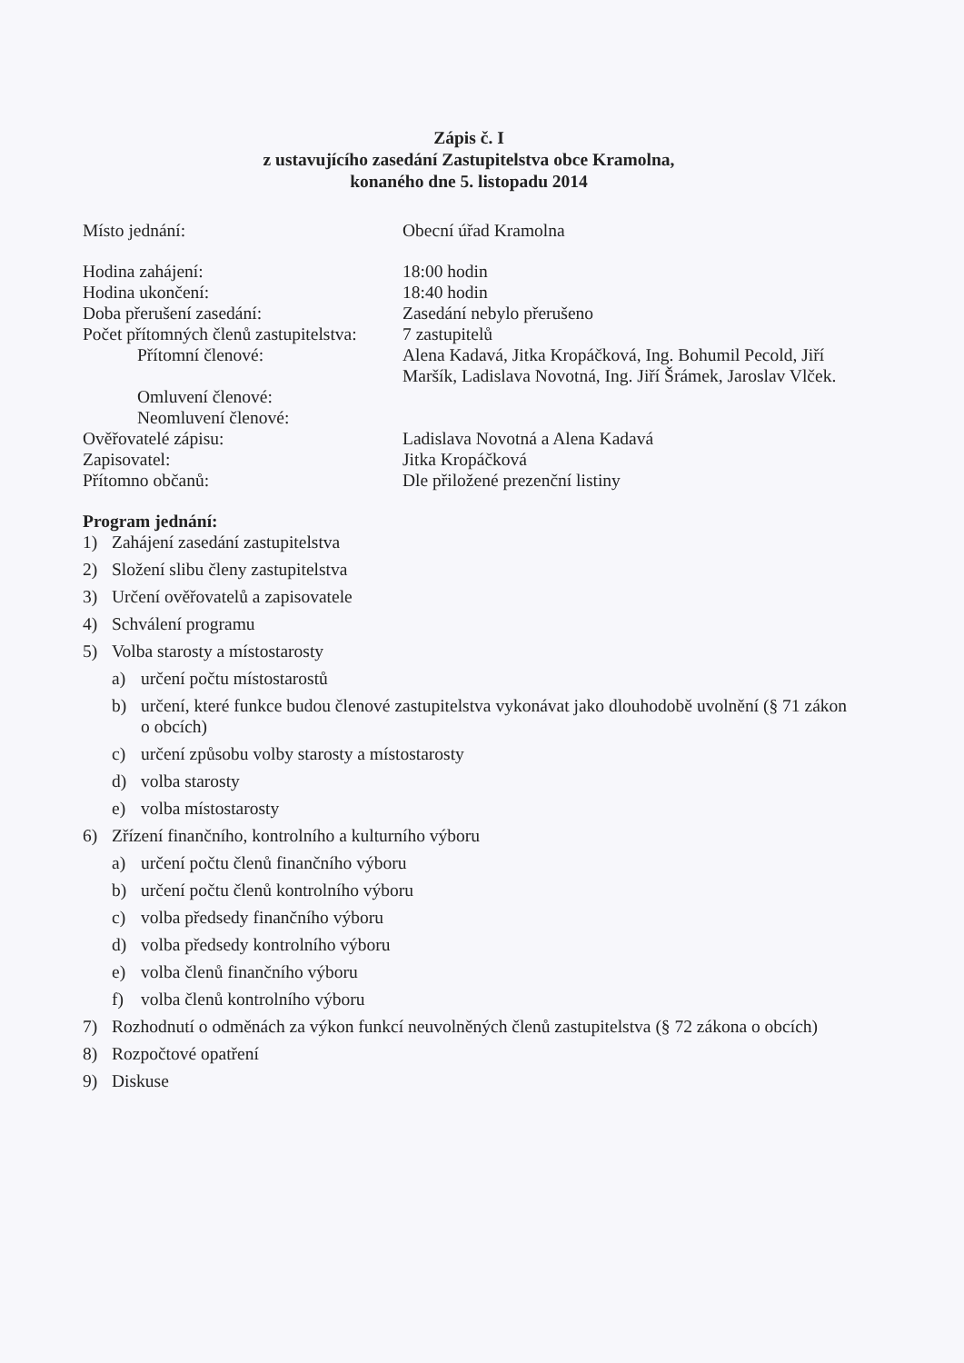Zápis č. I
z ustavujícího zasedání Zastupitelstva obce Kramolna,
konaného dne 5. listopadu 2014
Místo jednání: Obecní úřad Kramolna
Hodina zahájení: 18:00 hodin
Hodina ukončení: 18:40 hodin
Doba přerušení zasedání: Zasedání nebylo přerušeno
Počet přítomných členů zastupitelstva:
7 zastupitelů
Přítomní členové: Alena Kadavá, Jitka Kropáčková, Ing. Bohumil Pecold, Jiří Maršík, Ladislava Novotná, Ing. Jiří Šrámek, Jaroslav Vlček.
Omluvení členové:
Neomluvení členové:
Ověřovatelé zápisu: Ladislava Novotná a Alena Kadavá
Zapisovatel: Jitka Kropáčková
Přítomno občanů: Dle přiložené prezenční listiny
Program jednání:
1) Zahájení zasedání zastupitelstva
2) Složení slibu členy zastupitelstva
3) Určení ověřovatelů a zapisovatele
4) Schválení programu
5) Volba starosty a místostarosty
a) určení počtu místostarostů
b) určení, které funkce budou členové zastupitelstva vykonávat jako dlouhodobě uvolnění (§ 71 zákon o obcích)
c) určení způsobu volby starosty a místostarosty
d) volba starosty
e) volba místostarosty
6) Zřízení finančního, kontrolního a kulturního výboru
a) určení počtu členů finančního výboru
b) určení počtu členů kontrolního výboru
c) volba předsedy finančního výboru
d) volba předsedy kontrolního výboru
e) volba členů finančního výboru
f) volba členů kontrolního výboru
7) Rozhodnutí o odměnách za výkon funkcí neuvolněných členů zastupitelstva (§ 72 zákona o obcích)
8) Rozpočtové opatření
9) Diskuse